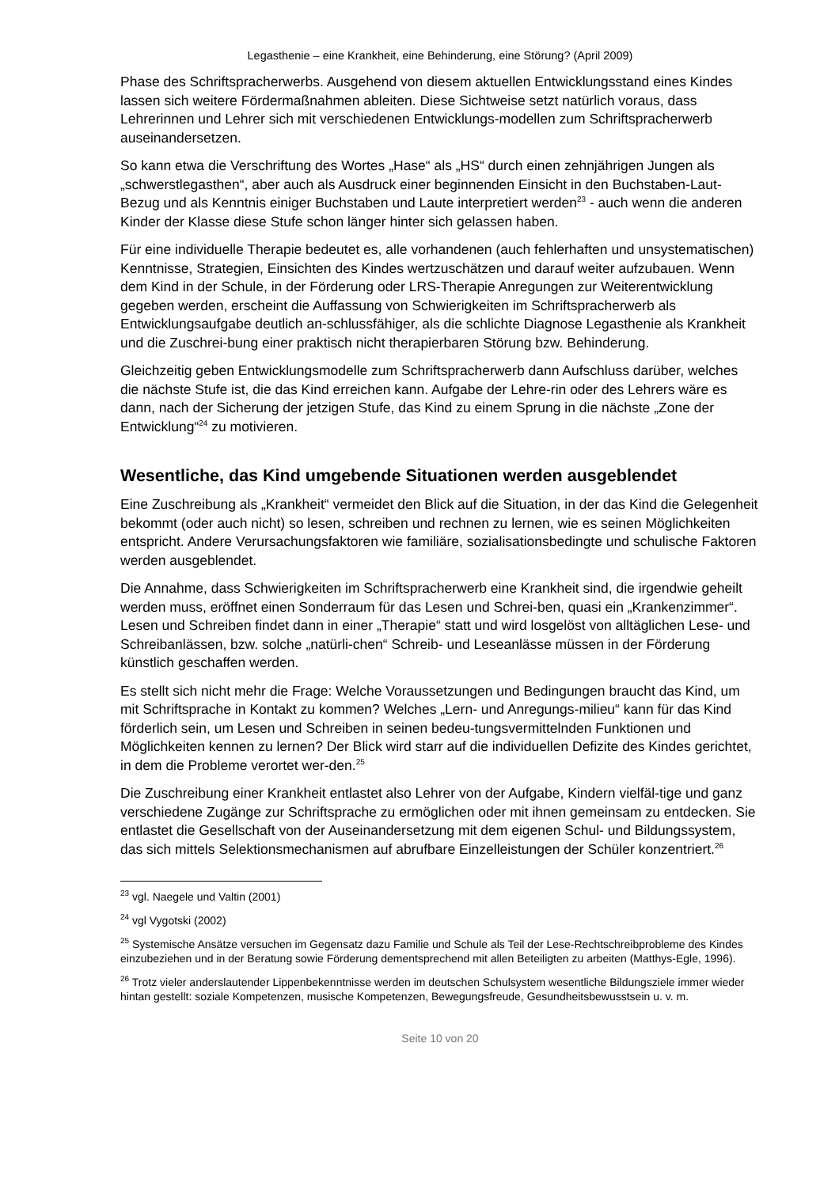Legasthenie – eine Krankheit, eine Behinderung, eine Störung? (April 2009)
Phase des Schriftspracherwerbs. Ausgehend von diesem aktuellen Entwicklungsstand eines Kindes lassen sich weitere Fördermaßnahmen ableiten. Diese Sichtweise setzt natürlich voraus, dass Lehrerinnen und Lehrer sich mit verschiedenen Entwicklungs-modellen zum Schriftspracherwerb auseinandersetzen.
So kann etwa die Verschriftung des Wortes „Hase“ als „HS“ durch einen zehnjährigen Jungen als „schwerstlegasthen“, aber auch als Ausdruck einer beginnenden Einsicht in den Buchstaben-Laut-Bezug und als Kenntnis einiger Buchstaben und Laute interpretiert werden<sup>23</sup> - auch wenn die anderen Kinder der Klasse diese Stufe schon länger hinter sich gelassen haben.
Für eine individuelle Therapie bedeutet es, alle vorhandenen (auch fehlerhaften und unsystematischen) Kenntnisse, Strategien, Einsichten des Kindes wertzuschätzen und darauf weiter aufzubauen. Wenn dem Kind in der Schule, in der Förderung oder LRS-Therapie Anregungen zur Weiterentwicklung gegeben werden, erscheint die Auffassung von Schwierigkeiten im Schriftspracherwerb als Entwicklungsaufgabe deutlich an-schlussfähiger, als die schlichte Diagnose Legasthenie als Krankheit und die Zuschrei-bung einer praktisch nicht therapierbaren Störung bzw. Behinderung.
Gleichzeitig geben Entwicklungsmodelle zum Schriftspracherwerb dann Aufschluss darüber, welches die nächste Stufe ist, die das Kind erreichen kann. Aufgabe der Lehre-rin oder des Lehrers wäre es dann, nach der Sicherung der jetzigen Stufe, das Kind zu einem Sprung in die nächste „Zone der Entwicklung“<sup>24</sup> zu motivieren.
Wesentliche, das Kind umgebende Situationen werden ausgeblendet
Eine Zuschreibung als „Krankheit“ vermeidet den Blick auf die Situation, in der das Kind die Gelegenheit bekommt (oder auch nicht) so lesen, schreiben und rechnen zu lernen, wie es seinen Möglichkeiten entspricht. Andere Verursachungsfaktoren wie familiäre, sozialisationsbedingte und schulische Faktoren werden ausgeblendet.
Die Annahme, dass Schwierigkeiten im Schriftspracherwerb eine Krankheit sind, die irgendwie geheilt werden muss, eröffnet einen Sonderraum für das Lesen und Schrei-ben, quasi ein „Krankenzimmer“. Lesen und Schreiben findet dann in einer „Therapie“ statt und wird losgelöst von alltäglichen Lese- und Schreibanlässen, bzw. solche „natürli-chen“ Schreib- und Leseanlässe müssen in der Förderung künstlich geschaffen werden.
Es stellt sich nicht mehr die Frage: Welche Voraussetzungen und Bedingungen braucht das Kind, um mit Schriftsprache in Kontakt zu kommen? Welches „Lern- und Anregungs-milieu“ kann für das Kind förderlich sein, um Lesen und Schreiben in seinen bedeu-tungsvermittelnden Funktionen und Möglichkeiten kennen zu lernen? Der Blick wird starr auf die individuellen Defizite des Kindes gerichtet, in dem die Probleme verortet wer-den.<sup>25</sup>
Die Zuschreibung einer Krankheit entlastet also Lehrer von der Aufgabe, Kindern vielfäl-tige und ganz verschiedene Zugänge zur Schriftsprache zu ermöglichen oder mit ihnen gemeinsam zu entdecken. Sie entlastet die Gesellschaft von der Auseinandersetzung mit dem eigenen Schul- und Bildungssystem, das sich mittels Selektionsmechanismen auf abrufbare Einzelleistungen der Schüler konzentriert.<sup>26</sup>
<sup>23</sup> vgl. Naegele und Valtin (2001)
<sup>24</sup> vgl Vygotski (2002)
<sup>25</sup> Systemische Ansätze versuchen im Gegensatz dazu Familie und Schule als Teil der Lese-Rechtschreibprobleme des Kindes einzubeziehen und in der Beratung sowie Förderung dementsprechend mit allen Beteiligten zu arbeiten (Matthys-Egle, 1996).
<sup>26</sup> Trotz vieler anderslautender Lippenbekenntnisse werden im deutschen Schulsystem wesentliche Bildungsziele immer wieder hintan gestellt: soziale Kompetenzen, musische Kompetenzen, Bewegungsfreude, Gesundheitsbewusstsein u. v. m.
Seite 10 von 20